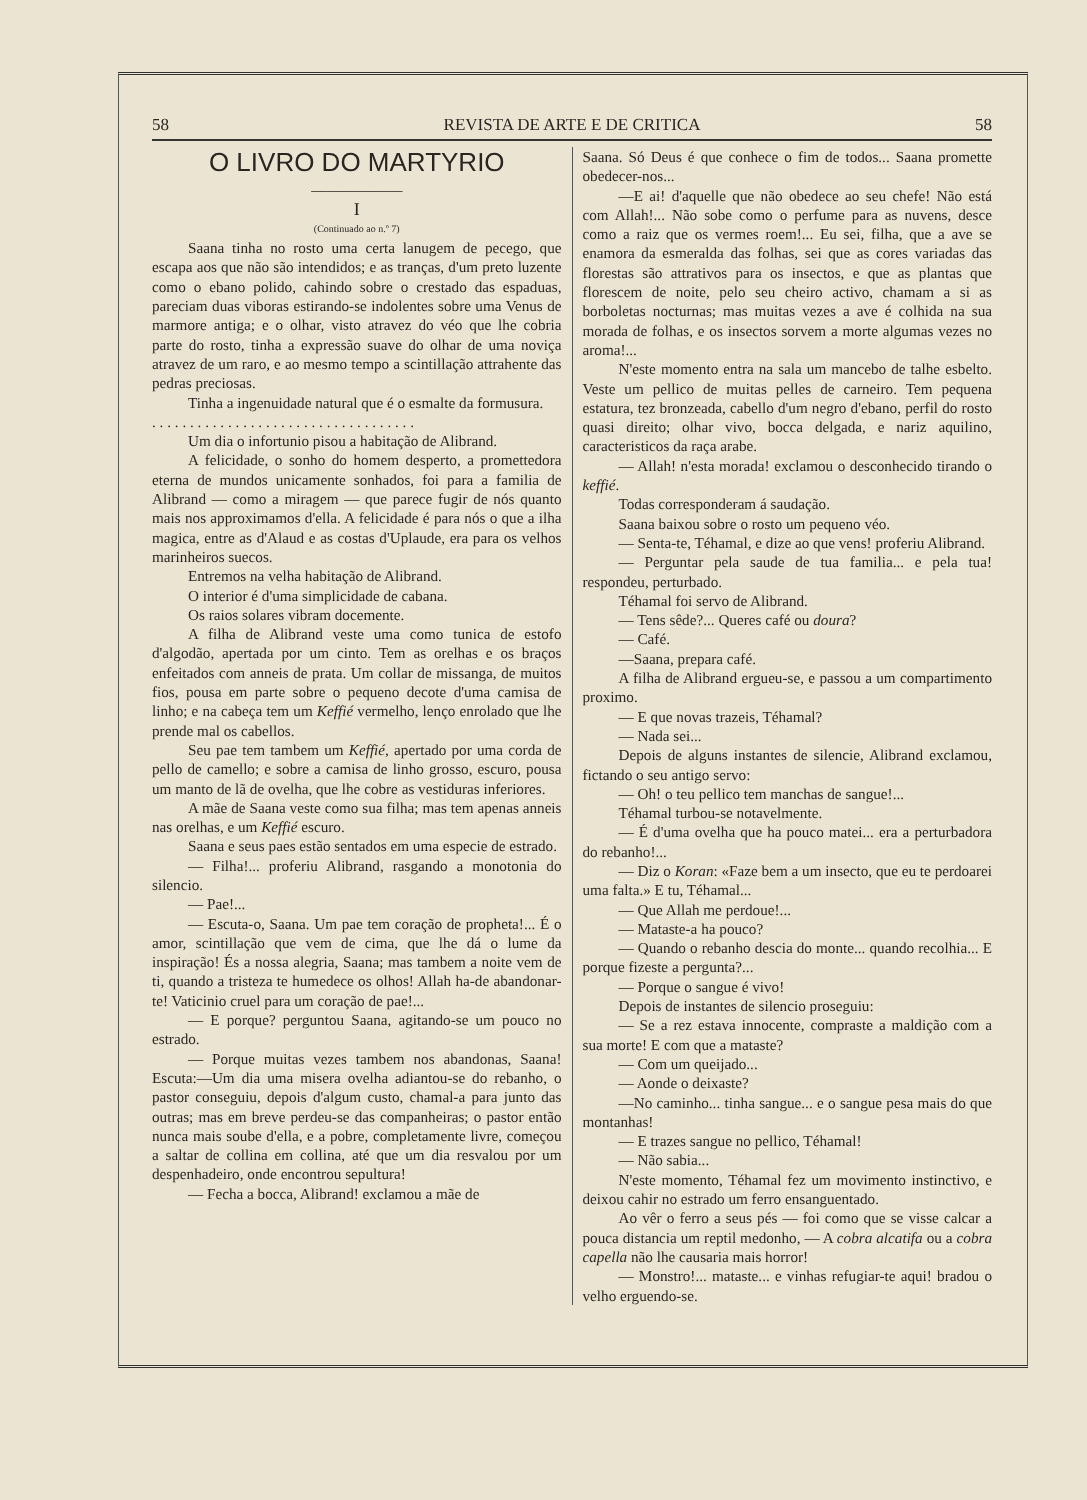58 REVISTA DE ARTE E DE CRITICA 58
O LIVRO DO MARTYRIO
——————
I
(Continuado ao n.º 7)
Saana tinha no rosto uma certa lanugem de pecego, que escapa aos que não são intendidos; e as tranças, d'um preto luzente como o ebano polido, cahindo sobre o crestado das espaduas, pareciam duas viboras estirando-se indolentes sobre uma Venus de marmore antiga; e o olhar, visto atravez do véo que lhe cobria parte do rosto, tinha a expressão suave do olhar de uma noviça atravez de um raro, e ao mesmo tempo a scintillação attrahente das pedras preciosas.
Tinha a ingenuidade natural que é o esmalte da formusura.
. . . . . . . . . . . . . . . . . . . . . . . . . . . . . . . . . . .
Um dia o infortunio pisou a habitação de Alibrand.
A felicidade, o sonho do homem desperto, a promettedora eterna de mundos unicamente sonhados, foi para a familia de Alibrand — como a miragem — que parece fugir de nós quanto mais nos approximamos d'ella. A felicidade é para nós o que a ilha magica, entre as d'Alaud e as costas d'Uplaude, era para os velhos marinheiros suecos.
Entremos na velha habitação de Alibrand.
O interior é d'uma simplicidade de cabana.
Os raios solares vibram docemente.
A filha de Alibrand veste uma como tunica de estofo d'algodão, apertada por um cinto. Tem as orelhas e os braços enfeitados com anneis de prata. Um collar de missanga, de muitos fios, pousa em parte sobre o pequeno decote d'uma camisa de linho; e na cabeça tem um Keffié vermelho, lenço enrolado que lhe prende mal os cabellos.
Seu pae tem tambem um Keffié, apertado por uma corda de pello de camello; e sobre a camisa de linho grosso, escuro, pousa um manto de lã de ovelha, que lhe cobre as vestiduras inferiores.
A mãe de Saana veste como sua filha; mas tem apenas anneis nas orelhas, e um Keffié escuro.
Saana e seus paes estão sentados em uma especie de estrado.
— Filha!... proferiu Alibrand, rasgando a monotonia do silencio.
— Pae!...
— Escuta-o, Saana. Um pae tem coração de propheta!... É o amor, scintillação que vem de cima, que lhe dá o lume da inspiração! És a nossa alegria, Saana; mas tambem a noite vem de ti, quando a tristeza te humedece os olhos! Allah ha-de abandonar-te! Vaticinio cruel para um coração de pae!...
— E porque? perguntou Saana, agitando-se um pouco no estrado.
— Porque muitas vezes tambem nos abandonas, Saana! Escuta:—Um dia uma misera ovelha adiantou-se do rebanho, o pastor conseguiu, depois d'algum custo, chamal-a para junto das outras; mas em breve perdeu-se das companheiras; o pastor então nunca mais soube d'ella, e a pobre, completamente livre, começou a saltar de collina em collina, até que um dia resvalou por um despenhadeiro, onde encontrou sepultura!
— Fecha a bocca, Alibrand! exclamou a mãe de
Saana. Só Deus é que conhece o fim de todos... Saana promette obedecer-nos...
—E ai! d'aquelle que não obedece ao seu chefe! Não está com Allah!... Não sobe como o perfume para as nuvens, desce como a raiz que os vermes roem!... Eu sei, filha, que a ave se enamora da esmeralda das folhas, sei que as cores variadas das florestas são attrativos para os insectos, e que as plantas que florescem de noite, pelo seu cheiro activo, chamam a si as borboletas nocturnas; mas muitas vezes a ave é colhida na sua morada de folhas, e os insectos sorvem a morte algumas vezes no aroma!...
N'este momento entra na sala um mancebo de talhe esbelto. Veste um pellico de muitas pelles de carneiro. Tem pequena estatura, tez bronzeada, cabello d'um negro d'ebano, perfil do rosto quasi direito; olhar vivo, bocca delgada, e nariz aquilino, caracteristicos da raça arabe.
— Allah! n'esta morada! exclamou o desconhecido tirando o keffié.
Todas corresponderam á saudação.
Saana baixou sobre o rosto um pequeno véo.
— Senta-te, Téhamal, e dize ao que vens! proferiu Alibrand.
— Perguntar pela saude de tua familia... e pela tua! respondeu, perturbado.
Téhamal foi servo de Alibrand.
— Tens sêde?... Queres café ou doura?
— Café.
—Saana, prepara café.
A filha de Alibrand ergueu-se, e passou a um compartimento proximo.
— E que novas trazeis, Téhamal?
— Nada sei...
Depois de alguns instantes de silencie, Alibrand exclamou, fictando o seu antigo servo:
— Oh! o teu pellico tem manchas de sangue!...
Téhamal turbou-se notavelmente.
— É d'uma ovelha que ha pouco matei... era a perturbadora do rebanho!...
— Diz o Koran: «Faze bem a um insecto, que eu te perdoarei uma falta.» E tu, Téhamal...
— Que Allah me perdoue!...
— Mataste-a ha pouco?
— Quando o rebanho descia do monte... quando recolhia... E porque fizeste a pergunta?...
— Porque o sangue é vivo!
Depois de instantes de silencio proseguiu:
— Se a rez estava innocente, compraste a maldição com a sua morte! E com que a mataste?
— Com um queijado...
— Aonde o deixaste?
—No caminho... tinha sangue... e o sangue pesa mais do que montanhas!
— E trazes sangue no pellico, Téhamal!
— Não sabia...
N'este momento, Téhamal fez um movimento instinctivo, e deixou cahir no estrado um ferro ensanguentado.
Ao vêr o ferro a seus pés — foi como que se visse calcar a pouca distancia um reptil medonho, — A cobra alcatifa ou a cobra capella não lhe causaria mais horror!
— Monstro!... mataste... e vinhas refugiar-te aqui! bradou o velho erguendo-se.